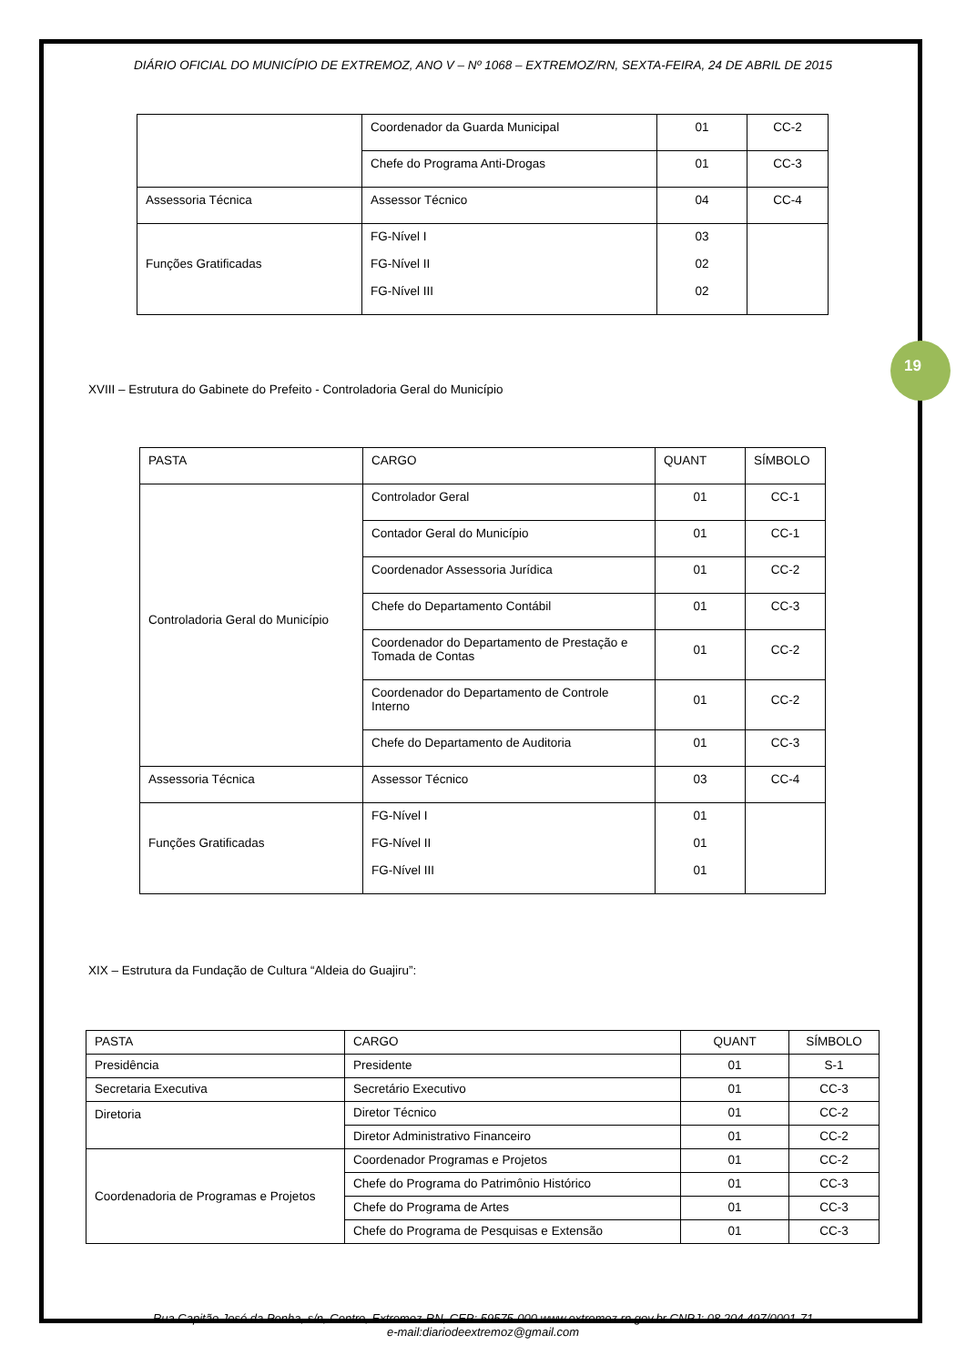19
DIÁRIO OFICIAL DO MUNICÍPIO DE EXTREMOZ, ANO V – Nº 1068 – EXTREMOZ/RN, SEXTA-FEIRA, 24 DE ABRIL DE 2015
| | Coordenador da Guarda Municipal | 01 | CC-2 |
| | Chefe do Programa Anti-Drogas | 01 | CC-3 |
| Assessoria Técnica | Assessor Técnico | 04 | CC-4 |
| Funções Gratificadas | FG-Nível I FG-Nível II FG-Nível III | 03 02 02 | |
XVIII – Estrutura do Gabinete do Prefeito - Controladoria Geral do Município
| PASTA | CARGO | QUANT | SÍMBOLO |
| --- | --- | --- | --- |
| Controladoria Geral do Município | Controlador Geral | 01 | CC-1 |
| | Contador Geral do Município | 01 | CC-1 |
| | Coordenador Assessoria Jurídica | 01 | CC-2 |
| | Chefe do Departamento Contábil | 01 | CC-3 |
| | Coordenador do Departamento de Prestação e Tomada de Contas | 01 | CC-2 |
| | Coordenador do Departamento de Controle Interno | 01 | CC-2 |
| | Chefe do Departamento de Auditoria | 01 | CC-3 |
| Assessoria Técnica | Assessor Técnico | 03 | CC-4 |
| Funções Gratificadas | FG-Nível I FG-Nível II FG-Nível III | 01 01 01 | |
XIX – Estrutura da Fundação de Cultura “Aldeia do Guajiru”:
| PASTA | CARGO | QUANT | SÍMBOLO |
| --- | --- | --- | --- |
| Presidência | Presidente | 01 | S-1 |
| Secretaria Executiva | Secretário Executivo | 01 | CC-3 |
| Diretoria | Diretor Técnico | 01 | CC-2 |
| | Diretor Administrativo Financeiro | 01 | CC-2 |
| Coordenadoria de Programas e Projetos | Coordenador Programas e Projetos | 01 | CC-2 |
| | Chefe do Programa do Patrimônio Histórico | 01 | CC-3 |
| | Chefe do Programa de Artes | 01 | CC-3 |
| | Chefe do Programa de Pesquisas e Extensão | 01 | CC-3 |
Rua Capitão José da Penha, s/n, Centro, Extremoz-RN, CEP: 59575-000 www.extremoz.rn.gov.br CNPJ: 08.204.497/0001-71
e-mail:diariodeextremoz@gmail.com